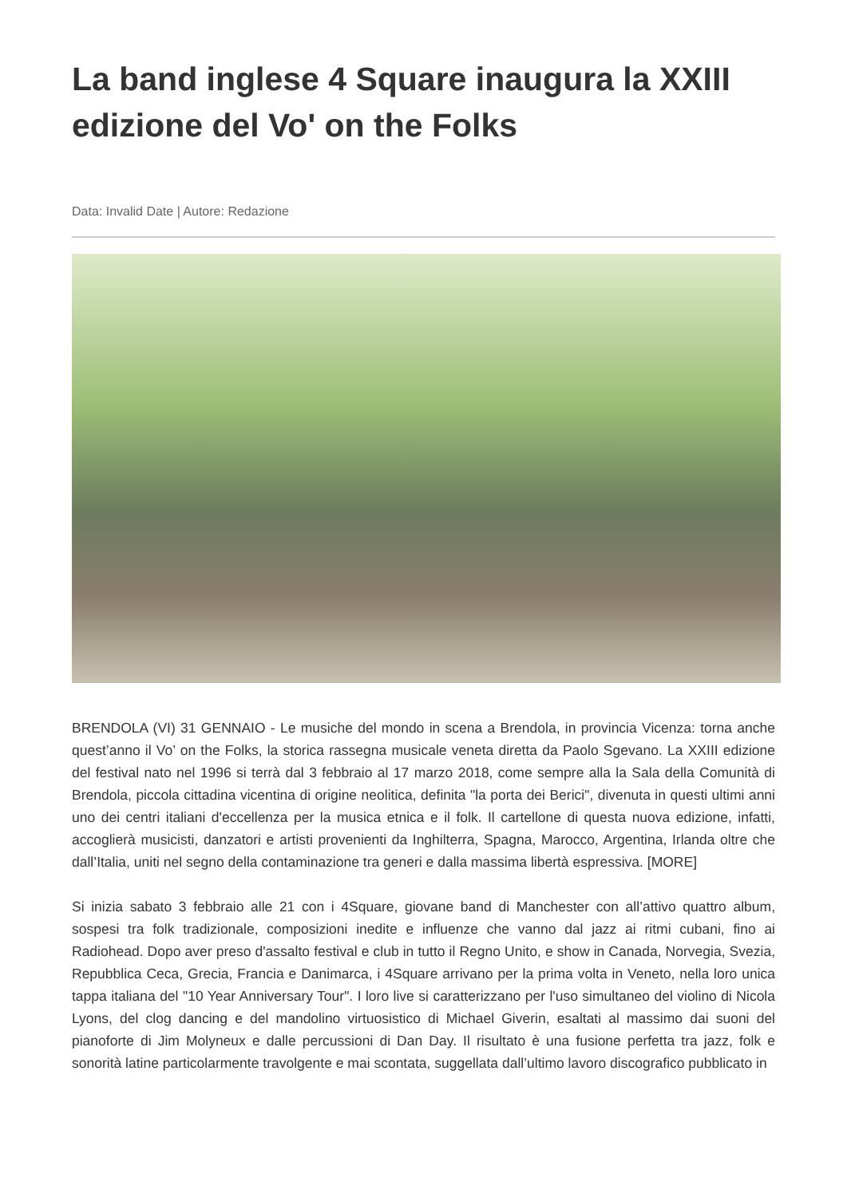La band inglese 4 Square inaugura la XXIII edizione del Vo' on the Folks
Data: Invalid Date | Autore: Redazione
BRENDOLA (VI) 31 GENNAIO - Le musiche del mondo in scena a Brendola, in provincia Vicenza: torna anche quest’anno il Vo’ on the Folks, la storica rassegna musicale veneta diretta da Paolo Sgevano. La XXIII edizione del festival nato nel 1996 si terrà dal 3 febbraio al 17 marzo 2018, come sempre alla la Sala della Comunità di Brendola, piccola cittadina vicentina di origine neolitica, definita "la porta dei Berici", divenuta in questi ultimi anni uno dei centri italiani d'eccellenza per la musica etnica e il folk. Il cartellone di questa nuova edizione, infatti, accoglierà musicisti, danzatori e artisti provenienti da Inghilterra, Spagna, Marocco, Argentina, Irlanda oltre che dall’Italia, uniti nel segno della contaminazione tra generi e dalla massima libertà espressiva. [MORE]
Si inizia sabato 3 febbraio alle 21 con i 4Square, giovane band di Manchester con all’attivo quattro album, sospesi tra folk tradizionale, composizioni inedite e influenze che vanno dal jazz ai ritmi cubani, fino ai Radiohead. Dopo aver preso d'assalto festival e club in tutto il Regno Unito, e show in Canada, Norvegia, Svezia, Repubblica Ceca, Grecia, Francia e Danimarca, i 4Square arrivano per la prima volta in Veneto, nella loro unica tappa italiana del "10 Year Anniversary Tour". I loro live si caratterizzano per l'uso simultaneo del violino di Nicola Lyons, del clog dancing e del mandolino virtuosistico di Michael Giverin, esaltati al massimo dai suoni del pianoforte di Jim Molyneux e dalle percussioni di Dan Day. Il risultato è una fusione perfetta tra jazz, folk e sonorità latine particolarmente travolgente e mai scontata, suggellata dall’ultimo lavoro discografico pubblicato in